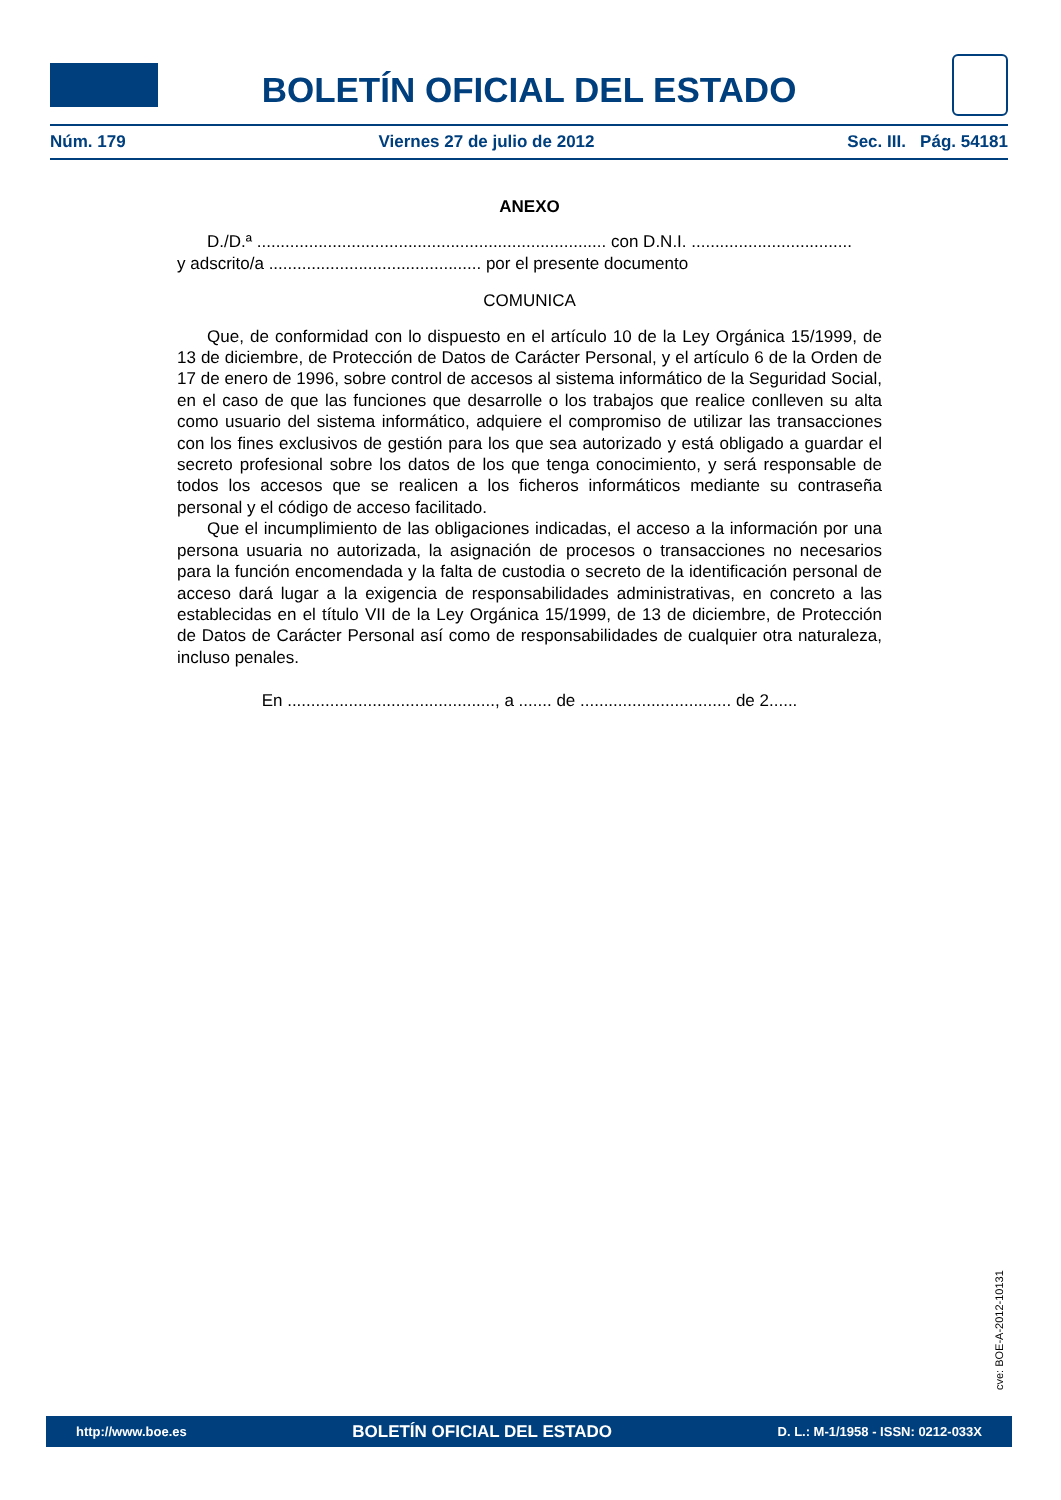BOLETÍN OFICIAL DEL ESTADO
Núm. 179 Viernes 27 de julio de 2012 Sec. III. Pág. 54181
ANEXO
D./D.ª .......................................................................... con D.N.I. ..................................
y adscrito/a ............................................. por el presente documento
COMUNICA
Que, de conformidad con lo dispuesto en el artículo 10 de la Ley Orgánica 15/1999, de 13 de diciembre, de Protección de Datos de Carácter Personal, y el artículo 6 de la Orden de 17 de enero de 1996, sobre control de accesos al sistema informático de la Seguridad Social, en el caso de que las funciones que desarrolle o los trabajos que realice conlleven su alta como usuario del sistema informático, adquiere el compromiso de utilizar las transacciones con los fines exclusivos de gestión para los que sea autorizado y está obligado a guardar el secreto profesional sobre los datos de los que tenga conocimiento, y será responsable de todos los accesos que se realicen a los ficheros informáticos mediante su contraseña personal y el código de acceso facilitado.
Que el incumplimiento de las obligaciones indicadas, el acceso a la información por una persona usuaria no autorizada, la asignación de procesos o transacciones no necesarios para la función encomendada y la falta de custodia o secreto de la identificación personal de acceso dará lugar a la exigencia de responsabilidades administrativas, en concreto a las establecidas en el título VII de la Ley Orgánica 15/1999, de 13 de diciembre, de Protección de Datos de Carácter Personal así como de responsabilidades de cualquier otra naturaleza, incluso penales.
En ............................................, a ....... de ................................ de 2......
cve: BOE-A-2012-10131
http://www.boe.es BOLETÍN OFICIAL DEL ESTADO D. L.: M-1/1958 - ISSN: 0212-033X